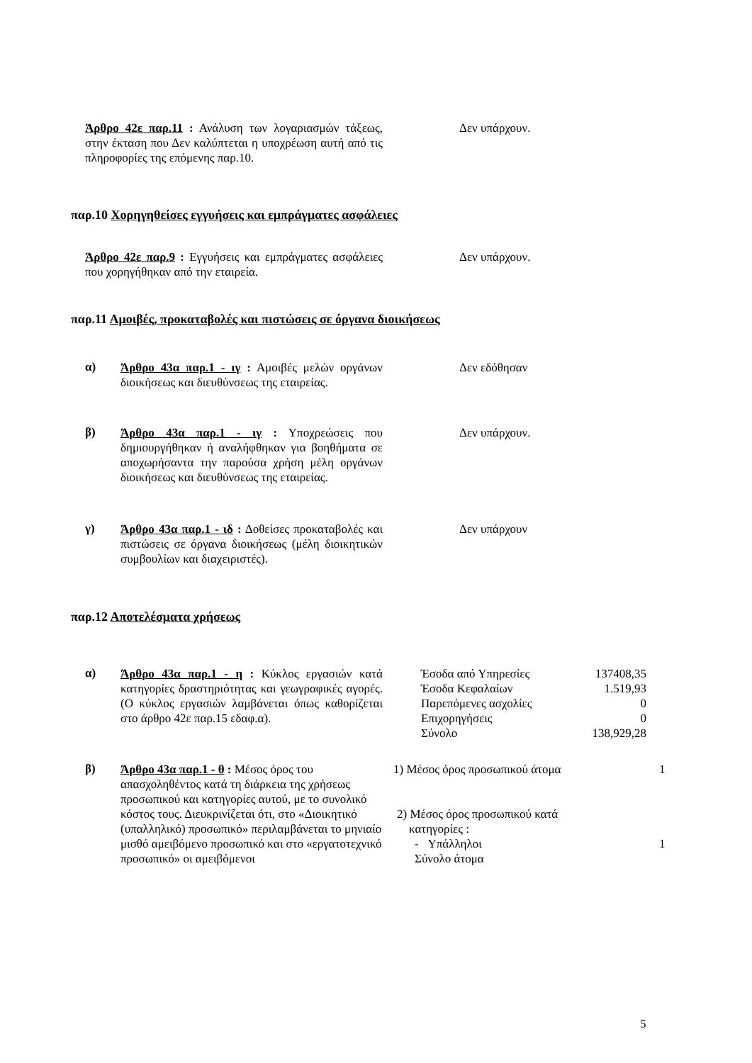Άρθρο 42ε παρ.11 : Ανάλυση των λογαριασμών τάξεως, στην έκταση που Δεν καλύπτεται η υποχρέωση αυτή από τις πληροφορίες της επόμενης παρ.10.
Δεν υπάρχουν.
παρ.10 Χορηγηθείσες εγγυήσεις και εμπράγματες ασφάλειες
Άρθρο 42ε παρ.9 : Εγγυήσεις και εμπράγματες ασφάλειες που χορηγήθηκαν από την εταιρεία.
Δεν υπάρχουν.
παρ.11 Αμοιβές, προκαταβολές και πιστώσεις σε όργανα διοικήσεως
α)
Άρθρο 43α παρ.1 - ιγ : Αμοιβές μελών οργάνων διοικήσεως και διευθύνσεως της εταιρείας.
Δεν εδόθησαν
β)
Άρθρο 43α παρ.1 - ιγ : Υποχρεώσεις που δημιουργήθηκαν ή αναλήφθηκαν για βοηθήματα σε αποχωρήσαντα την παρούσα χρήση μέλη οργάνων διοικήσεως και διευθύνσεως της εταιρείας.
Δεν υπάρχουν.
γ)
Άρθρο 43α παρ.1 - ιδ : Δοθείσες προκαταβολές και πιστώσεις σε όργανα διοικήσεως (μέλη διοικητικών συμβουλίων και διαχειριστές).
Δεν υπάρχουν
παρ.12 Αποτελέσματα χρήσεως
α)
Άρθρο 43α παρ.1 - η : Κύκλος εργασιών κατά κατηγορίες δραστηριότητας και γεωγραφικές αγορές. (Ο κύκλος εργασιών λαμβάνεται όπως καθορίζεται στο άρθρο 42ε παρ.15 εδαφ.α).
| Έσοδα από Υπηρεσίες | 137408,35 |
| Έσοδα Κεφαλαίων | 1.519,93 |
| Παρεπόμενες ασχολίες | 0 |
| Επιχορηγήσεις | 0 |
| Σύνολο | 138,929,28 |
β)
Άρθρο 43α παρ.1 - θ : Μέσος όρος του απασχοληθέντος κατά τη διάρκεια της χρήσεως προσωπικού και κατηγορίες αυτού, με το συνολικό κόστος τους. Διευκρινίζεται ότι, στο «Διοικητικό (υπαλληλικό) προσωπικό» περιλαμβάνεται το μηνιαίο μισθό αμειβόμενο προσωπικό και στο «εργατοτεχνικό προσωπικό» οι αμειβόμενοι
1) Μέσος όρος προσωπικού άτομα 1
2) Μέσος όρος προσωπικού κατά
κατηγορίες :
- Υπάλληλοι 1
Σύνολο άτομα
5